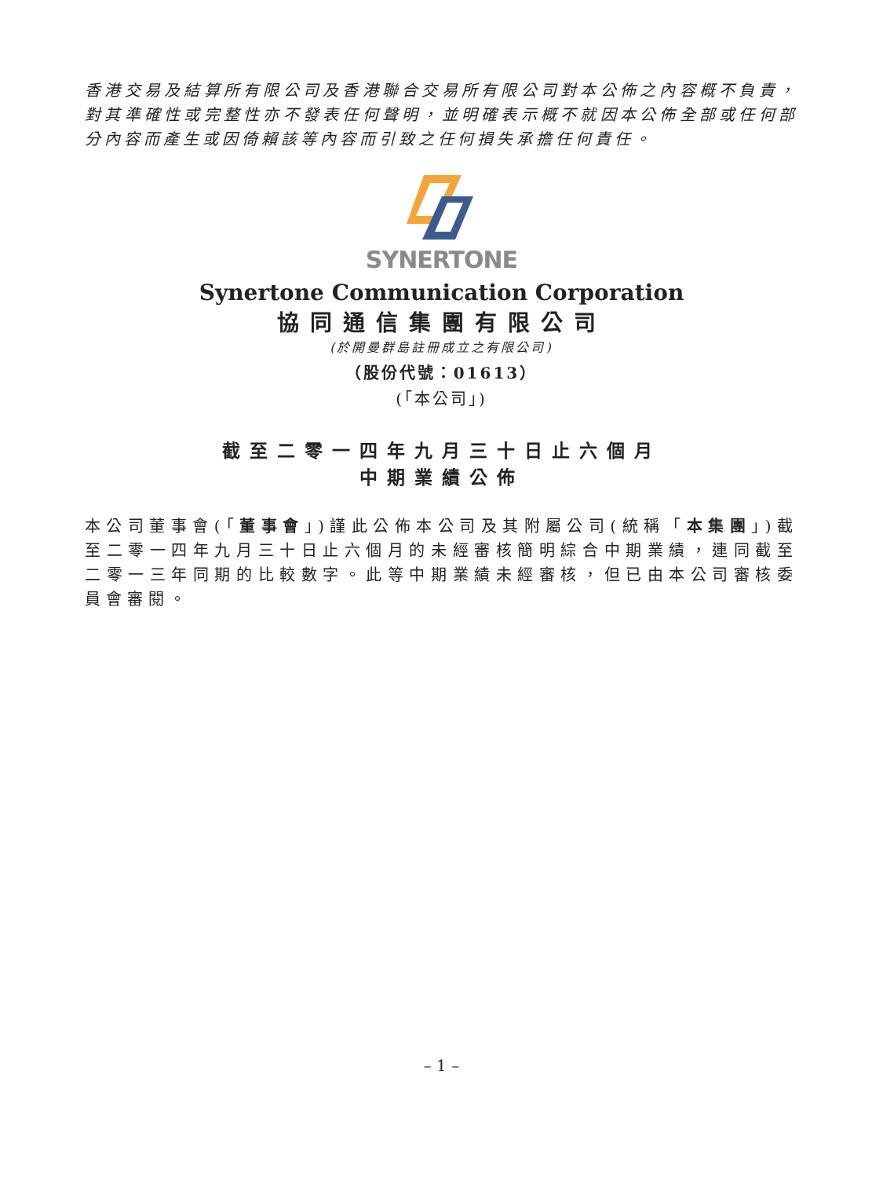香港交易及結算所有限公司及香港聯合交易所有限公司對本公佈之內容概不負責，對其準確性或完整性亦不發表任何聲明，並明確表示概不就因本公佈全部或任何部分內容而產生或因倚賴該等內容而引致之任何損失承擔任何責任。
SYNERTONE
Synertone Communication Corporation
協同通信集團有限公司
(於開曼群島註冊成立之有限公司)
（股份代號：01613）
(「本公司」)
截至二零一四年九月三十日止六個月
中期業績公佈
本公司董事會(「董事會」)謹此公佈本公司及其附屬公司(統稱「本集團」)截至二零一四年九月三十日止六個月的未經審核簡明綜合中期業績，連同截至二零一三年同期的比較數字。此等中期業績未經審核，但已由本公司審核委員會審閱。
– 1 –